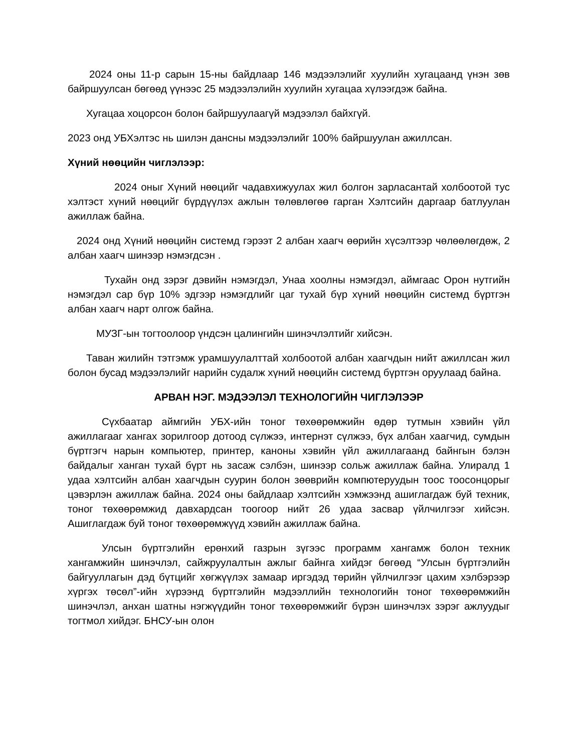2024 оны 11-р сарын 15-ны байдлаар 146 мэдээлэлийг хуулийн хугацаанд үнэн зөв байршуулсан бөгөөд үүнээс 25 мэдээлэлийн хуулийн хугацаа хүлээгдэж байна.
Хугацаа хоцорсон болон байршуулаагүй мэдээлэл байхгүй.
2023 онд УБХэлтэс нь шилэн дансны мэдээлэлийг 100% байршуулан ажиллсан.
Хүний нөөцийн чиглэлээр:
2024 оныг Хүний нөөцийг чадавхижуулах жил болгон зарласантай холбоотой тус хэлтэст хүний нөөцийг бүрдүүлэх ажлын төлөвлөгөө гарган Хэлтсийн даргаар батлуулан ажиллаж байна.
2024 онд Хүний нөөцийн системд гэрээт 2 албан хаагч өөрийн хүсэлтээр чөлөөлөгдөж, 2 албан хаагч шинээр нэмэгдсэн .
Тухайн онд зэрэг дэвийн нэмэгдэл, Унаа хоолны нэмэгдэл, аймгаас Орон нутгийн нэмэгдэл сар бүр 10% эдгээр нэмэгдлийг цаг тухай бүр хүний нөөцийн системд бүртгэн албан хаагч нарт олгож байна.
МУЗГ-ын тогтоолоор үндсэн цалингийн шинэчлэлтийг хийсэн.
Таван жилийн тэтгэмж урамшуулалттай холбоотой албан хаагчдын нийт ажиллсан жил болон бусад мэдээлэлийг нарийн судалж хүний нөөцийн системд бүртгэн оруулаад байна.
АРВАН НЭГ. МЭДЭЭЛЭЛ ТЕХНОЛОГИЙН ЧИГЛЭЛЭЭР
Сүхбаатар аймгийн УБХ-ийн тоног төхөөрөмжийн өдөр тутмын хэвийн үйл ажиллагааг хангах зорилгоор дотоод сүлжээ, интернэт сүлжээ, бүх албан хаагчид, сумдын бүртгэгч нарын компьютер, принтер, каноны хэвийн үйл ажиллагаанд байнгын бэлэн байдалыг ханган тухай бүрт нь засаж сэлбэн, шинээр сольж ажиллаж байна. Улиралд 1 удаа хэлтсийн албан хаагчдын суурин болон зөөврийн компютеруудын тоос тоосонцорыг цэвэрлэн ажиллаж байна. 2024 оны байдлаар хэлтсийн хэмжээнд ашиглагдаж буй техник, тоног төхөөрөмжид давхардсан тоогоор нийт 26 удаа засвар үйлчилгээг хийсэн. Ашиглагдаж буй тоног төхөөрөмжүүд хэвийн ажиллаж байна.
Улсын бүртгэлийн ерөнхий газрын зүгээс программ хангамж болон техник хангамжийн шинэчлэл, сайжруулалтын ажлыг байнга хийдэг бөгөөд “Улсын бүртгэлийн байгууллагын дэд бүтцийг хөгжүүлэх замаар иргэдэд төрийн үйлчилгээг цахим хэлбэрээр хүргэх төсөл”-ийн хүрээнд бүртгэлийн мэдээллийн технологийн тоног төхөөрөмжийн шинэчлэл, анхан шатны нэгжүүдийн тоног төхөөрөмжийг бүрэн шинэчлэх зэрэг ажлуудыг тогтмол хийдэг. БНСУ-ын олон